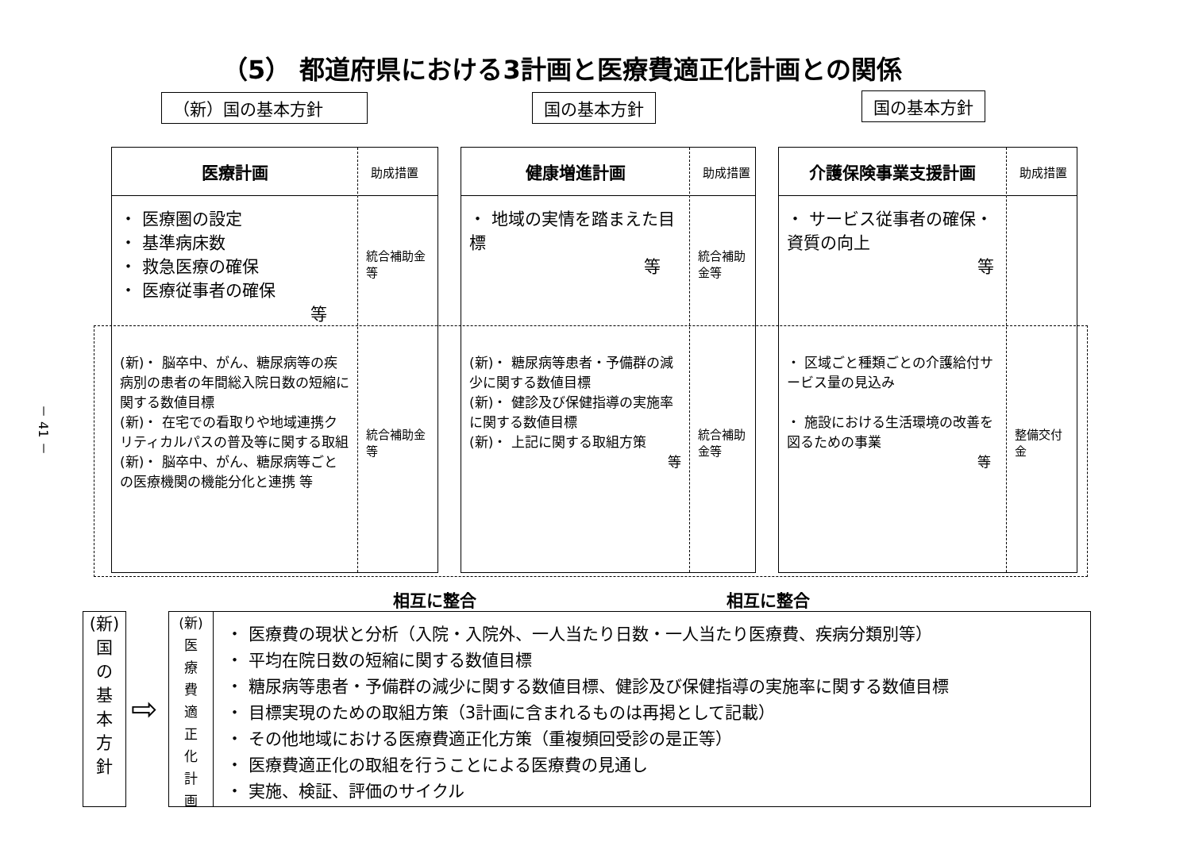（5） 都道府県における3計画と医療費適正化計画との関係
（新）国の基本方針 国の基本方針 国の基本方針
医療計画
・ 医療圏の設定
・ 基準病床数
・ 救急医療の確保
・ 医療従事者の確保
等
(新)・ 脳卒中、がん、糖尿病等の疾病別の患者の年間総入院日数の短縮に関する数値目標
(新)・ 在宅での看取りや地域連携クリティカルパスの普及等に関する取組
(新)・ 脳卒中、がん、糖尿病等ごとの医療機関の機能分化と連携 等
助成措置
統合補助金等
統合補助金等
健康増進計画
・ 地域の実情を踏まえた目標
等
(新)・ 糖尿病等患者・予備群の減少に関する数値目標
(新)・ 健診及び保健指導の実施率に関する数値目標
(新)・ 上記に関する取組方策
等
助成措置
統合補助金等
統合補助金等
介護保険事業支援計画
・ サービス従事者の確保・資質の向上
等
・ 区域ごと種類ごとの介護給付サービス量の見込み
・ 施設における生活環境の改善を図るための事業
等
助成措置
整備交付金
相互に整合 相互に整合
(新)
国
の
基
本
方
針
⇨
(新)
医
療
費
適
正
化
計
画
・ 医療費の現状と分析（入院・入院外、一人当たり日数・一人当たり医療費、疾病分類別等）
・ 平均在院日数の短縮に関する数値目標
・ 糖尿病等患者・予備群の減少に関する数値目標、健診及び保健指導の実施率に関する数値目標
・ 目標実現のための取組方策（3計画に含まれるものは再掲として記載）
・ その他地域における医療費適正化方策（重複頻回受診の是正等）
・ 医療費適正化の取組を行うことによる医療費の見通し
・ 実施、検証、評価のサイクル
－ 41 －